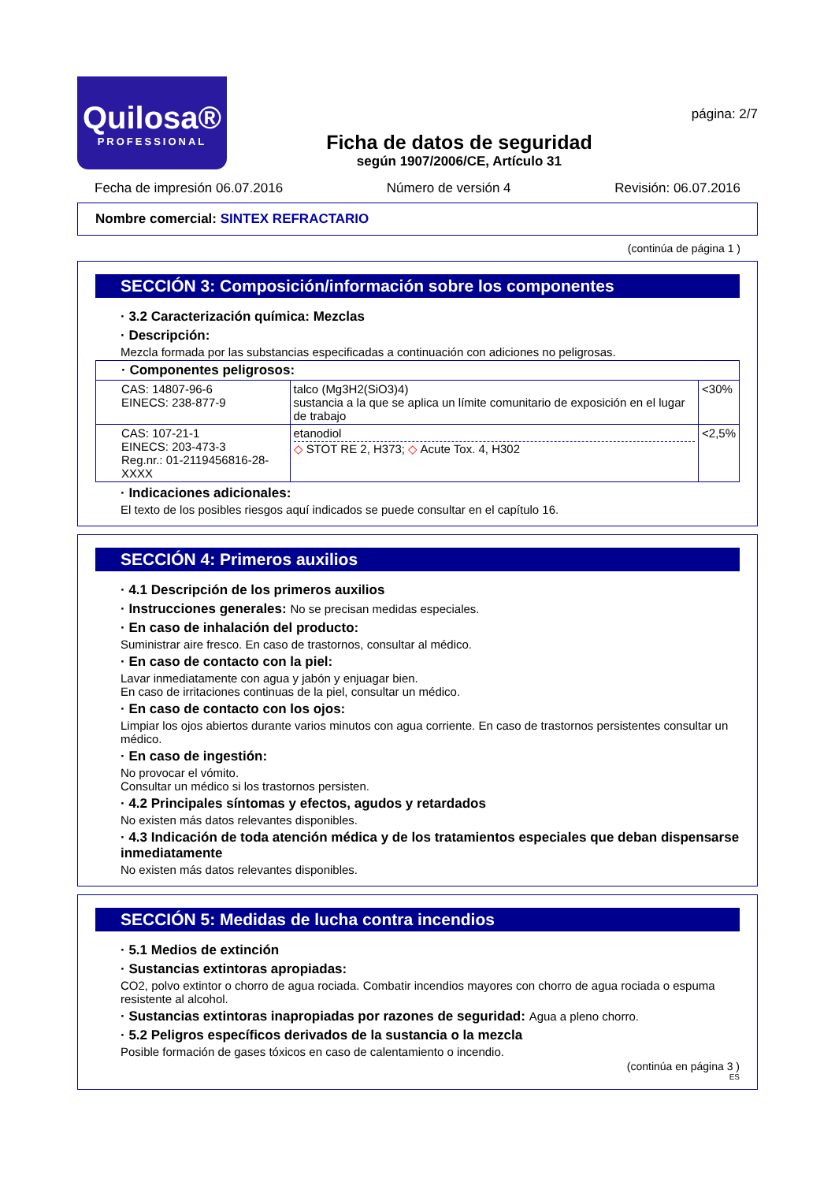Quilosa®
PROFESSIONAL
Ficha de datos de seguridad
según 1907/2006/CE, Artículo 31
página: 2/7
Fecha de impresión 06.07.2016 Número de versión 4 Revisión: 06.07.2016
Nombre comercial: SINTEX REFRACTARIO
(continúa de página 1 )
SECCIÓN 3: Composición/información sobre los componentes
· 3.2 Caracterización química: Mezclas
· Descripción:
Mezcla formada por las substancias especificadas a continuación con adiciones no peligrosas.
| · Componentes peligrosos: | | |
| CAS: 14807-96-6 EINECS: 238-877-9 | talco (Mg3H2(SiO3)4) sustancia a la que se aplica un límite comunitario de exposición en el lugar de trabajo | <30% |
| CAS: 107-21-1 EINECS: 203-473-3 Reg.nr.: 01-2119456816-28-XXXX | etanodiol ◇ STOT RE 2, H373; ◇ Acute Tox. 4, H302 | <2,5% |
· Indicaciones adicionales:
El texto de los posibles riesgos aquí indicados se puede consultar en el capítulo 16.
SECCIÓN 4: Primeros auxilios
· 4.1 Descripción de los primeros auxilios
· Instrucciones generales: No se precisan medidas especiales.
· En caso de inhalación del producto:
Suministrar aire fresco. En caso de trastornos, consultar al médico.
· En caso de contacto con la piel:
Lavar inmediatamente con agua y jabón y enjuagar bien.
En caso de irritaciones continuas de la piel, consultar un médico.
· En caso de contacto con los ojos:
Limpiar los ojos abiertos durante varios minutos con agua corriente. En caso de trastornos persistentes consultar un médico.
· En caso de ingestión:
No provocar el vómito.
Consultar un médico si los trastornos persisten.
· 4.2 Principales síntomas y efectos, agudos y retardados
No existen más datos relevantes disponibles.
· 4.3 Indicación de toda atención médica y de los tratamientos especiales que deban dispensarse inmediatamente
No existen más datos relevantes disponibles.
SECCIÓN 5: Medidas de lucha contra incendios
· 5.1 Medios de extinción
· Sustancias extintoras apropiadas:
CO2, polvo extintor o chorro de agua rociada. Combatir incendios mayores con chorro de agua rociada o espuma resistente al alcohol.
· Sustancias extintoras inapropiadas por razones de seguridad: Agua a pleno chorro.
· 5.2 Peligros específicos derivados de la sustancia o la mezcla
Posible formación de gases tóxicos en caso de calentamiento o incendio.
(continúa en página 3 )
ES